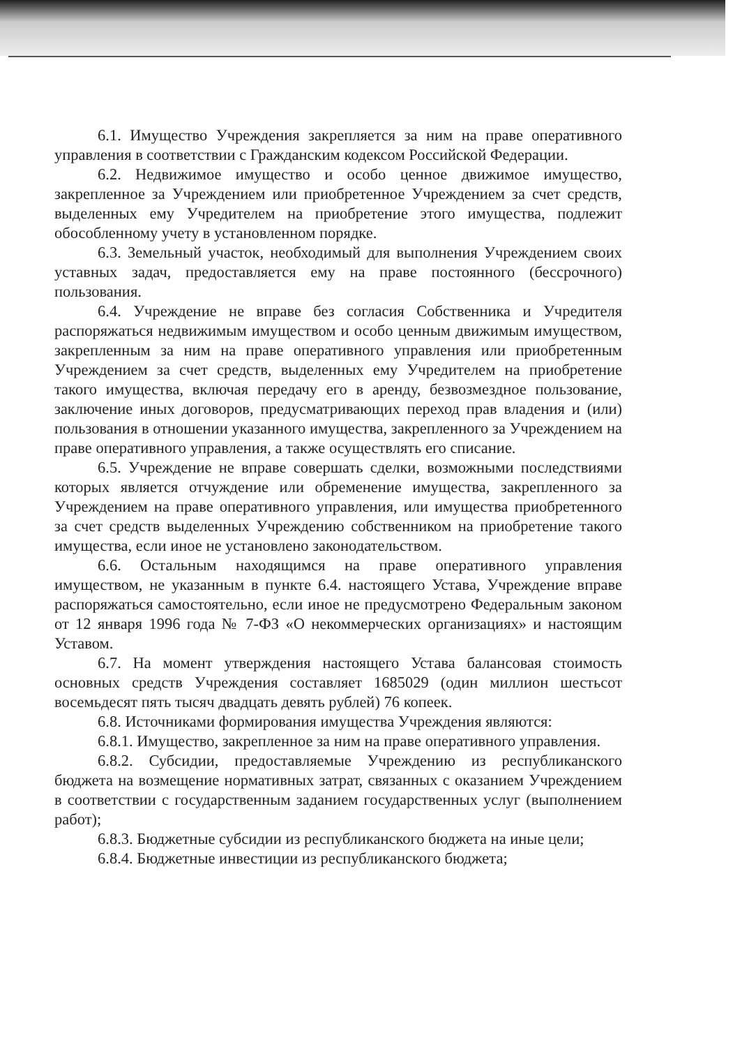6.1. Имущество Учреждения закрепляется за ним на праве оперативного управления в соответствии с Гражданским кодексом Российской Федерации.
6.2. Недвижимое имущество и особо ценное движимое имущество, закрепленное за Учреждением или приобретенное Учреждением за счет средств, выделенных ему Учредителем на приобретение этого имущества, подлежит обособленному учету в установленном порядке.
6.3. Земельный участок, необходимый для выполнения Учреждением своих уставных задач, предоставляется ему на праве постоянного (бессрочного) пользования.
6.4. Учреждение не вправе без согласия Собственника и Учредителя распоряжаться недвижимым имуществом и особо ценным движимым имуществом, закрепленным за ним на праве оперативного управления или приобретенным Учреждением за счет средств, выделенных ему Учредителем на приобретение такого имущества, включая передачу его в аренду, безвозмездное пользование, заключение иных договоров, предусматривающих переход прав владения и (или) пользования в отношении указанного имущества, закрепленного за Учреждением на праве оперативного управления, а также осуществлять его списание.
6.5. Учреждение не вправе совершать сделки, возможными последствиями которых является отчуждение или обременение имущества, закрепленного за Учреждением на праве оперативного управления, или имущества приобретенного за счет средств выделенных Учреждению собственником на приобретение такого имущества, если иное не установлено законодательством.
6.6. Остальным находящимся на праве оперативного управления имуществом, не указанным в пункте 6.4. настоящего Устава, Учреждение вправе распоряжаться самостоятельно, если иное не предусмотрено Федеральным законом от 12 января 1996 года № 7-ФЗ «О некоммерческих организациях» и настоящим Уставом.
6.7. На момент утверждения настоящего Устава балансовая стоимость основных средств Учреждения составляет 1685029 (один миллион шестьсот восемьдесят пять тысяч двадцать девять рублей) 76 копеек.
6.8. Источниками формирования имущества Учреждения являются:
6.8.1. Имущество, закрепленное за ним на праве оперативного управления.
6.8.2. Субсидии, предоставляемые Учреждению из республиканского бюджета на возмещение нормативных затрат, связанных с оказанием Учреждением в соответствии с государственным заданием государственных услуг (выполнением работ);
6.8.3. Бюджетные субсидии из республиканского бюджета на иные цели;
6.8.4. Бюджетные инвестиции из республиканского бюджета;